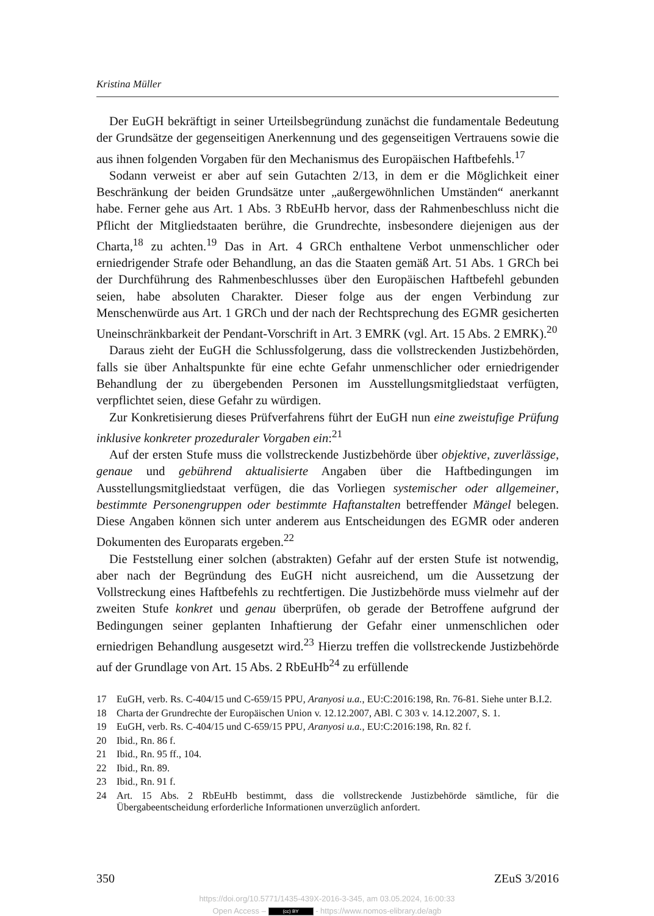Kristina Müller
Der EuGH bekräftigt in seiner Urteilsbegründung zunächst die fundamentale Bedeutung der Grundsätze der gegenseitigen Anerkennung und des gegenseitigen Vertrauens sowie die aus ihnen folgenden Vorgaben für den Mechanismus des Europäischen Haftbefehls.<sup>17</sup>
Sodann verweist er aber auf sein Gutachten 2/13, in dem er die Möglichkeit einer Beschränkung der beiden Grundsätze unter „außergewöhnlichen Umständen“ anerkannt habe. Ferner gehe aus Art. 1 Abs. 3 RbEuHb hervor, dass der Rahmenbeschluss nicht die Pflicht der Mitgliedstaaten berühre, die Grundrechte, insbesondere diejenigen aus der Charta,<sup>18</sup> zu achten.<sup>19</sup> Das in Art. 4 GRCh enthaltene Verbot unmenschlicher oder erniedrigender Strafe oder Behandlung, an das die Staaten gemäß Art. 51 Abs. 1 GRCh bei der Durchführung des Rahmenbeschlusses über den Europäischen Haftbefehl gebunden seien, habe absoluten Charakter. Dieser folge aus der engen Verbindung zur Menschenwürde aus Art. 1 GRCh und der nach der Rechtsprechung des EGMR gesicherten Uneinschränkbarkeit der Pendant-Vorschrift in Art. 3 EMRK (vgl. Art. 15 Abs. 2 EMRK).<sup>20</sup>
Daraus zieht der EuGH die Schlussfolgerung, dass die vollstreckenden Justizbehörden, falls sie über Anhaltspunkte für eine echte Gefahr unmenschlicher oder erniedrigender Behandlung der zu übergebenden Personen im Ausstellungsmitgliedstaat verfügten, verpflichtet seien, diese Gefahr zu würdigen.
Zur Konkretisierung dieses Prüfverfahrens führt der EuGH nun eine zweistufige Prüfung inklusive konkreter prozeduraler Vorgaben ein:<sup>21</sup>
Auf der ersten Stufe muss die vollstreckende Justizbehörde über objektive, zuverlässige, genaue und gebührend aktualisierte Angaben über die Haftbedingungen im Ausstellungsmitgliedstaat verfügen, die das Vorliegen systemischer oder allgemeiner, bestimmte Personengruppen oder bestimmte Haftanstalten betreffender Mängel belegen. Diese Angaben können sich unter anderem aus Entscheidungen des EGMR oder anderen Dokumenten des Europarats ergeben.<sup>22</sup>
Die Feststellung einer solchen (abstrakten) Gefahr auf der ersten Stufe ist notwendig, aber nach der Begründung des EuGH nicht ausreichend, um die Aussetzung der Vollstreckung eines Haftbefehls zu rechtfertigen. Die Justizbehörde muss vielmehr auf der zweiten Stufe konkret und genau überprüfen, ob gerade der Betroffene aufgrund der Bedingungen seiner geplanten Inhaftierung der Gefahr einer unmenschlichen oder erniedrigen Behandlung ausgesetzt wird.<sup>23</sup> Hierzu treffen die vollstreckende Justizbehörde auf der Grundlage von Art. 15 Abs. 2 RbEuHb<sup>24</sup> zu erfüllende
17 EuGH, verb. Rs. C-404/15 und C-659/15 PPU, Aranyosi u.a., EU:C:2016:198, Rn. 76-81. Siehe unter B.I.2.
18 Charta der Grundrechte der Europäischen Union v. 12.12.2007, ABl. C 303 v. 14.12.2007, S. 1.
19 EuGH, verb. Rs. C-404/15 und C-659/15 PPU, Aranyosi u.a., EU:C:2016:198, Rn. 82 f.
20 Ibid., Rn. 86 f.
21 Ibid., Rn. 95 ff., 104.
22 Ibid., Rn. 89.
23 Ibid., Rn. 91 f.
24 Art. 15 Abs. 2 RbEuHb bestimmt, dass die vollstreckende Justizbehörde sämtliche, für die Übergabeentscheidung erforderliche Informationen unverzüglich anfordert.
350 ZEuS 3/2016
https://doi.org/10.5771/1435-439X-2016-3-345, am 03.05.2024, 16:00:33
Open Access – (cc) BY - https://www.nomos-elibrary.de/agb